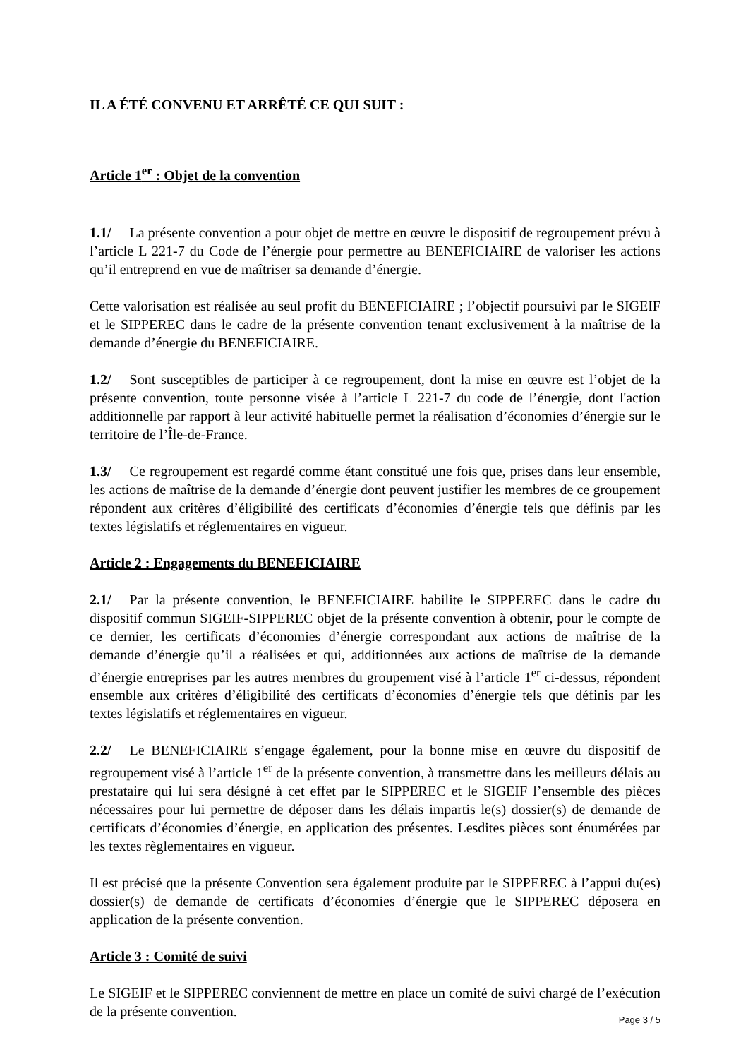IL A ÉTÉ CONVENU ET ARRÊTÉ CE QUI SUIT :
Article 1<sup>er</sup> : Objet de la convention
1.1/ La présente convention a pour objet de mettre en œuvre le dispositif de regroupement prévu à l’article L 221-7 du Code de l’énergie pour permettre au BENEFICIAIRE de valoriser les actions qu’il entreprend en vue de maîtriser sa demande d’énergie.
Cette valorisation est réalisée au seul profit du BENEFICIAIRE ; l’objectif poursuivi par le SIGEIF et le SIPPEREC dans le cadre de la présente convention tenant exclusivement à la maîtrise de la demande d’énergie du BENEFICIAIRE.
1.2/ Sont susceptibles de participer à ce regroupement, dont la mise en œuvre est l’objet de la présente convention, toute personne visée à l’article L 221-7 du code de l’énergie, dont l'action additionnelle par rapport à leur activité habituelle permet la réalisation d’économies d’énergie sur le territoire de l’Île-de-France.
1.3/ Ce regroupement est regardé comme étant constitué une fois que, prises dans leur ensemble, les actions de maîtrise de la demande d’énergie dont peuvent justifier les membres de ce groupement répondent aux critères d’éligibilité des certificats d’économies d’énergie tels que définis par les textes législatifs et réglementaires en vigueur.
Article 2 : Engagements du BENEFICIAIRE
2.1/ Par la présente convention, le BENEFICIAIRE habilite le SIPPEREC dans le cadre du dispositif commun SIGEIF-SIPPEREC objet de la présente convention à obtenir, pour le compte de ce dernier, les certificats d’économies d’énergie correspondant aux actions de maîtrise de la demande d’énergie qu’il a réalisées et qui, additionnées aux actions de maîtrise de la demande d’énergie entreprises par les autres membres du groupement visé à l’article 1<sup>er</sup> ci-dessus, répondent ensemble aux critères d’éligibilité des certificats d’économies d’énergie tels que définis par les textes législatifs et réglementaires en vigueur.
2.2/ Le BENEFICIAIRE s’engage également, pour la bonne mise en œuvre du dispositif de regroupement visé à l’article 1<sup>er</sup> de la présente convention, à transmettre dans les meilleurs délais au prestataire qui lui sera désigné à cet effet par le SIPPEREC et le SIGEIF l’ensemble des pièces nécessaires pour lui permettre de déposer dans les délais impartis le(s) dossier(s) de demande de certificats d’économies d’énergie, en application des présentes. Lesdites pièces sont énumérées par les textes règlementaires en vigueur.
Il est précisé que la présente Convention sera également produite par le SIPPEREC à l’appui du(es) dossier(s) de demande de certificats d’économies d’énergie que le SIPPEREC déposera en application de la présente convention.
Article 3 : Comité de suivi
Le SIGEIF et le SIPPEREC conviennent de mettre en place un comité de suivi chargé de l’exécution de la présente convention.
Page 3 / 5